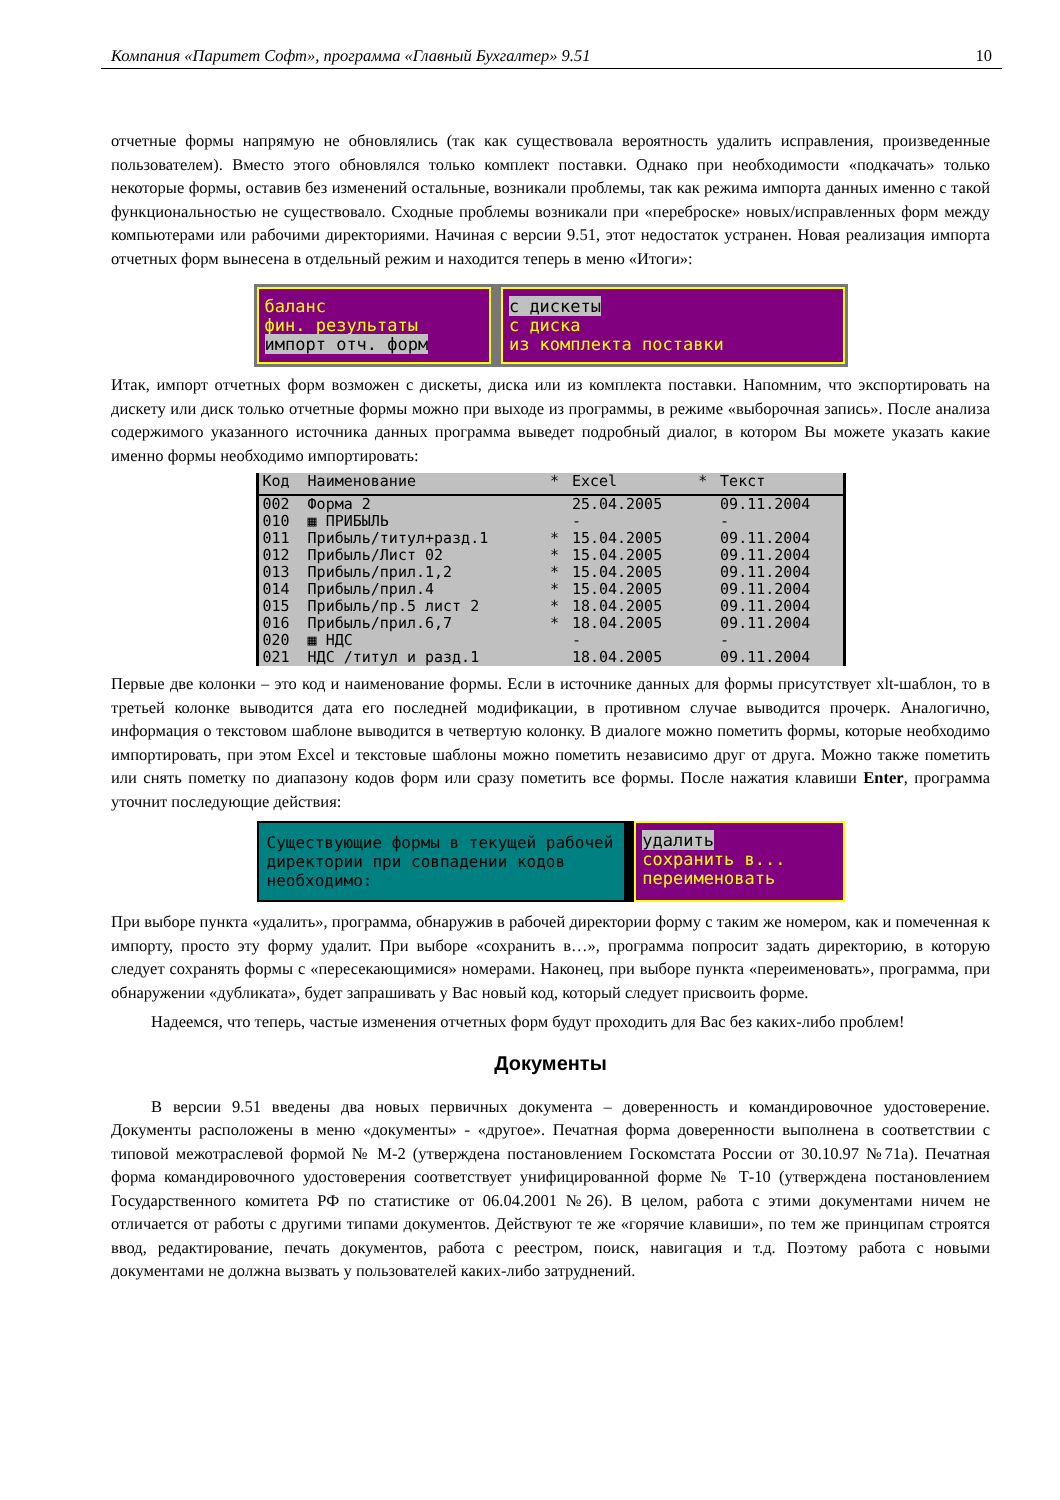Компания «Паритет Софт», программа «Главный Бухгалтер» 9.51 10
отчетные формы напрямую не обновлялись (так как существовала вероятность удалить исправления, произведенные пользователем). Вместо этого обновлялся только комплект поставки. Однако при необходимости «подкачать» только некоторые формы, оставив без изменений остальные, возникали проблемы, так как режима импорта данных именно с такой функциональностью не существовало. Сходные проблемы возникали при «переброске» новых/исправленных форм между компьютерами или рабочими директориями. Начиная с версии 9.51, этот недостаток устранен. Новая реализация импорта отчетных форм вынесена в отдельный режим и находится теперь в меню «Итоги»:
баланс
фин. результаты
импорт отч. форм
с дискеты
с диска
из комплекта поставки
Итак, импорт отчетных форм возможен с дискеты, диска или из комплекта поставки. Напомним, что экспортировать на дискету или диск только отчетные формы можно при выходе из программы, в режиме «выборочная запись». После анализа содержимого указанного источника данных программа выведет подробный диалог, в котором Вы можете указать какие именно формы необходимо импортировать:
| Код | Наименование | * | Excel | * | Текст |
| --- | --- | --- | --- | --- | --- |
| 002 | Форма 2 | | 25.04.2005 | | 09.11.2004 |
| 010 | ▦ ПРИБЫЛЬ | | - | | - |
| 011 | Прибыль/титул+разд.1 | * | 15.04.2005 | | 09.11.2004 |
| 012 | Прибыль/Лист 02 | * | 15.04.2005 | | 09.11.2004 |
| 013 | Прибыль/прил.1,2 | * | 15.04.2005 | | 09.11.2004 |
| 014 | Прибыль/прил.4 | * | 15.04.2005 | | 09.11.2004 |
| 015 | Прибыль/пр.5 лист 2 | * | 18.04.2005 | | 09.11.2004 |
| 016 | Прибыль/прил.6,7 | * | 18.04.2005 | | 09.11.2004 |
| 020 | ▦ НДС | | - | | - |
| 021 | НДС /титул и разд.1 | | 18.04.2005 | | 09.11.2004 |
Первые две колонки – это код и наименование формы. Если в источнике данных для формы присутствует xlt-шаблон, то в третьей колонке выводится дата его последней модификации, в противном случае выводится прочерк. Аналогично, информация о текстовом шаблоне выводится в четвертую колонку. В диалоге можно пометить формы, которые необходимо импортировать, при этом Excel и текстовые шаблоны можно пометить независимо друг от друга. Можно также пометить или снять пометку по диапазону кодов форм или сразу пометить все формы. После нажатия клавиши Enter, программа уточнит последующие действия:
Существующие формы в текущей рабочей директории при совпадении кодов необходимо:
удалить
сохранить в...
переименовать
При выборе пункта «удалить», программа, обнаружив в рабочей директории форму с таким же номером, как и помеченная к импорту, просто эту форму удалит. При выборе «сохранить в…», программа попросит задать директорию, в которую следует сохранять формы с «пересекающимися» номерами. Наконец, при выборе пункта «переименовать», программа, при обнаружении «дубликата», будет запрашивать у Вас новый код, который следует присвоить форме.
Надеемся, что теперь, частые изменения отчетных форм будут проходить для Вас без каких-либо проблем!
Документы
В версии 9.51 введены два новых первичных документа – доверенность и командировочное удостоверение. Документы расположены в меню «документы» - «другое». Печатная форма доверенности выполнена в соответствии с типовой межотраслевой формой № М-2 (утверждена постановлением Госкомстата России от 30.10.97 №71а). Печатная форма командировочного удостоверения соответствует унифицированной форме № Т-10 (утверждена постановлением Государственного комитета РФ по статистике от 06.04.2001 №26). В целом, работа с этими документами ничем не отличается от работы с другими типами документов. Действуют те же «горячие клавиши», по тем же принципам строятся ввод, редактирование, печать документов, работа с реестром, поиск, навигация и т.д. Поэтому работа с новыми документами не должна вызвать у пользователей каких-либо затруднений.